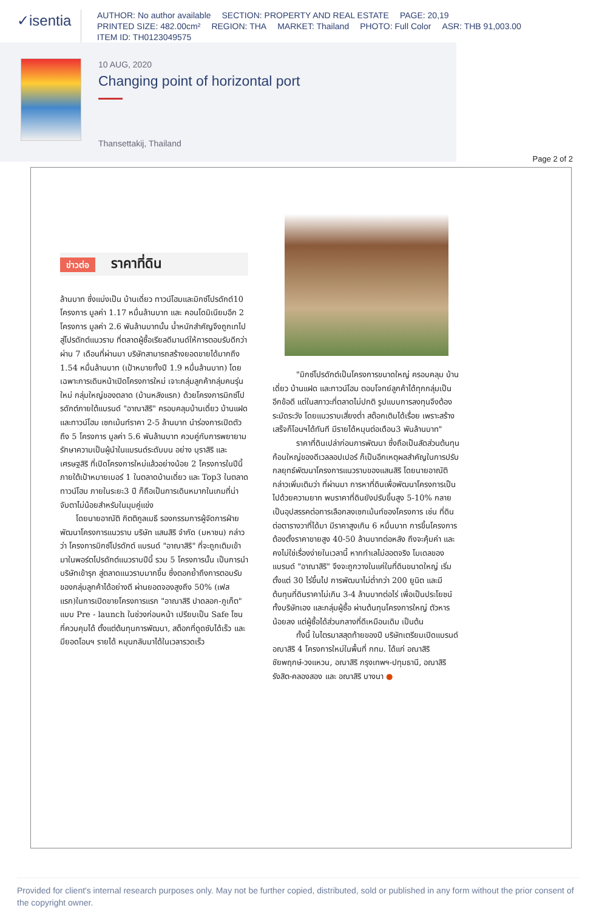✓isentia
AUTHOR: No author available SECTION: PROPERTY AND REAL ESTATE PAGE: 20,19
PRINTED SIZE: 482.00cm² REGION: THA MARKET: Thailand PHOTO: Full Color ASR: THB 91,003.00
ITEM ID: TH0123049575
10 AUG, 2020
Changing point of horizontal port
Thansettakij, Thailand
Page 2 of 2
ข่าวต่อ ราคาที่ดิน
ล้านบาท ซึ่งแบ่งเป็น บ้านเดี่ยว ทาวน์โฮมและมิกซ์โปรดักต์10 โครงการ มูลค่า 1.17 หมื่นล้านบาท และ คอนโดมิเนียมอีก 2 โครงการ มูลค่า 2.6 พันล้านบาทนั้น น้ำหนักสำคัญจึงถูกเทไปสู่โปรดักต์แนวราบ ที่ตลาดผู้ซื้อเรียลดีมานด์ให้การตอบรับดีกว่า ผ่าน 7 เดือนที่ผ่านมา บริษัทสามารถสร้างยอดขายได้มากถึง 1.54 หมื่นล้านบาท (เป้าหมายทั้งปี 1.9 หมื่นล้านบาท) โดยเฉพาะการเดินหน้าเปิดโครงการใหม่ เจาะกลุ่มลูกค้ากลุ่มคนรุ่นใหม่ กลุ่มใหญ่ของตลาด (บ้านหลังแรก) ด้วยโครงการมิกซ์โปรดักต์ภายใต้แบรนด์ "อาณาสิริ" ครอบคลุมบ้านเดี่ยว บ้านแฝด และทาวน์โฮม เซกเม้นท์ราคา 2-5 ล้านบาท นำร่องการเปิดตัว ถึง 5 โครงการ มูลค่า 5.6 พันล้านบาท ควบคู่กับการพยายามรักษาความเป็นผู้นำในแบรนด์ระดับบน อย่าง บุราสิริ และ เศรษฐสิริ ที่เปิดโครงการใหม่แล้วอย่างน้อย 2 โครงการในปีนี้ ภายใต้เป้าหมายเบอร์ 1 ในตลาดบ้านเดี่ยว และ Top3 ในตลาดทาวน์โฮม ภายในระยะ3 ปี ก็ถือเป็นการเดินหมากในเกมที่น่าจับตาไม่น้อยสำหรับในมุมคู่แข่ง
โดยนายอาณัติ กิตติกูลเมธี รองกรรมการผู้จัดการฝ่ายพัฒนาโครงการแนวราบ บริษัท แสนสิริ จำกัด (มหาชน) กล่าวว่า โครงการมิกซ์โปรดักต์ แบรนด์ "อาณาสิริ" ที่จะถูกเติมเข้ามาในพอร์ตโปรดักต์แนวราบปีนี้ รวม 5 โครงการนั้น เป็นการนำบริษัทเข้ารุก สู่ตลาดแนวราบมากขึ้น ซึ่งตอกย้ำถึงการตอบรับของกลุ่มลูกค้าได้อย่างดี ผ่านยอดจองสูงถึง 50% (เฟสแรก)ในการเปิดขายโครงการแรก "อาณาสิริ ปาดลอก-ภูเก็ต" แบบ Pre - launch ในช่วงก่อนหน้า เปรียบเป็น Safe โซน ที่ควบคุมได้ ตั้งแต่ต้นทุนการพัฒนา, สต็อกที่ดูดซับได้เร็ว และมียอดโอนฯ รายได้ หมุนกลับมาได้ในเวลารวดเร็ว
"มิกซ์โปรดักต์เป็นโครงการขนาดใหญ่ ครอบคลุม บ้านเดี่ยว บ้านแฝด และทาวน์โฮม ตอบโจทย์ลูกค้าได้ทุกกลุ่มเป็นอีกข้อดี แต่ในสภาวะที่ตลาดไม่ปกติ รูปแบบการลงทุนจึงต้องระมัดระวัง โดยแนวราบเสี่ยงต่ำ สต๊อกเติมได้เรื่อย เพราะสร้างเสร็จก็โอนฯได้ทันที มีรายได้หมุนต่อเดือน3 พันล้านบาท"
ราคาที่ดินเปล่าก่อนการพัฒนา ซึ่งถือเป็นสัดส่วนต้นทุนก้อนใหญ่ของดีเวลลอปเปอร์ ก็เป็นอีกเหตุผลสำคัญในการปรับกลยุทธ์พัฒนาโครงการแนวราบของแสนสิริ โดยนายอาณัติ กล่าวเพิ่มเติมว่า ที่ผ่านมา การหาที่ดินเพื่อพัฒนาโครงการเป็นไปด้วยความยาก พบราคาที่ดินยังปรับขึ้นสูง 5-10% กลายเป็นอุปสรรคต่อการเลือกลงเซกเม้นท์ของโครงการ เช่น ที่ดินต่อตารางวาที่ได้มา มีราคาสูงเกิน 6 หมื่นบาท การขึ้นโครงการ ต้องตั้งราคาขายสูง 40-50 ล้านบาทต่อหลัง ถึงจะคุ้มค่า และคงไม่ใช่เรื่องง่ายในเวลานี้ หากทำเลไม่ฮอตจริง โมเดลของแบรนด์ "อาณาสิริ" จึงจะถูกวางในแค่ในที่ดินขนาดใหญ่ เริ่มตั้งแต่ 30 ไร่ขึ้นไป การพัฒนาไม่ต่ำกว่า 200 ยูนิต และมีต้นทุนที่ดินราคาไม่เกิน 3-4 ล้านบาทต่อไร่ เพื่อเป็นประโยชน์ทั้งบริษัทเอง และกลุ่มผู้ซื้อ ผ่านต้นทุนโครงการใหญ่ ตัวหารน้อยลง แต่ผู้ซื้อได้ส่วนกลางที่ดีเหมือนเดิม เป็นต้น
ทั้งนี้ ในไตรมาสสุดท้ายของปี บริษัทเตรียมเปิดแบรนด์ อณาสิริ 4 โครงการใหม่ในพื้นที่ กทม. ได้แก่ อณาสิริ ชัยพฤกษ์-วงแหวน, อณาสิริ กรุงเทพฯ-ปทุมธานี, อณาสิริ รังสิต-คลองสอง และ อณาสิริ บางนา ●
Provided for client's internal research purposes only. May not be further copied, distributed, sold or published in any form without the prior consent of the copyright owner.